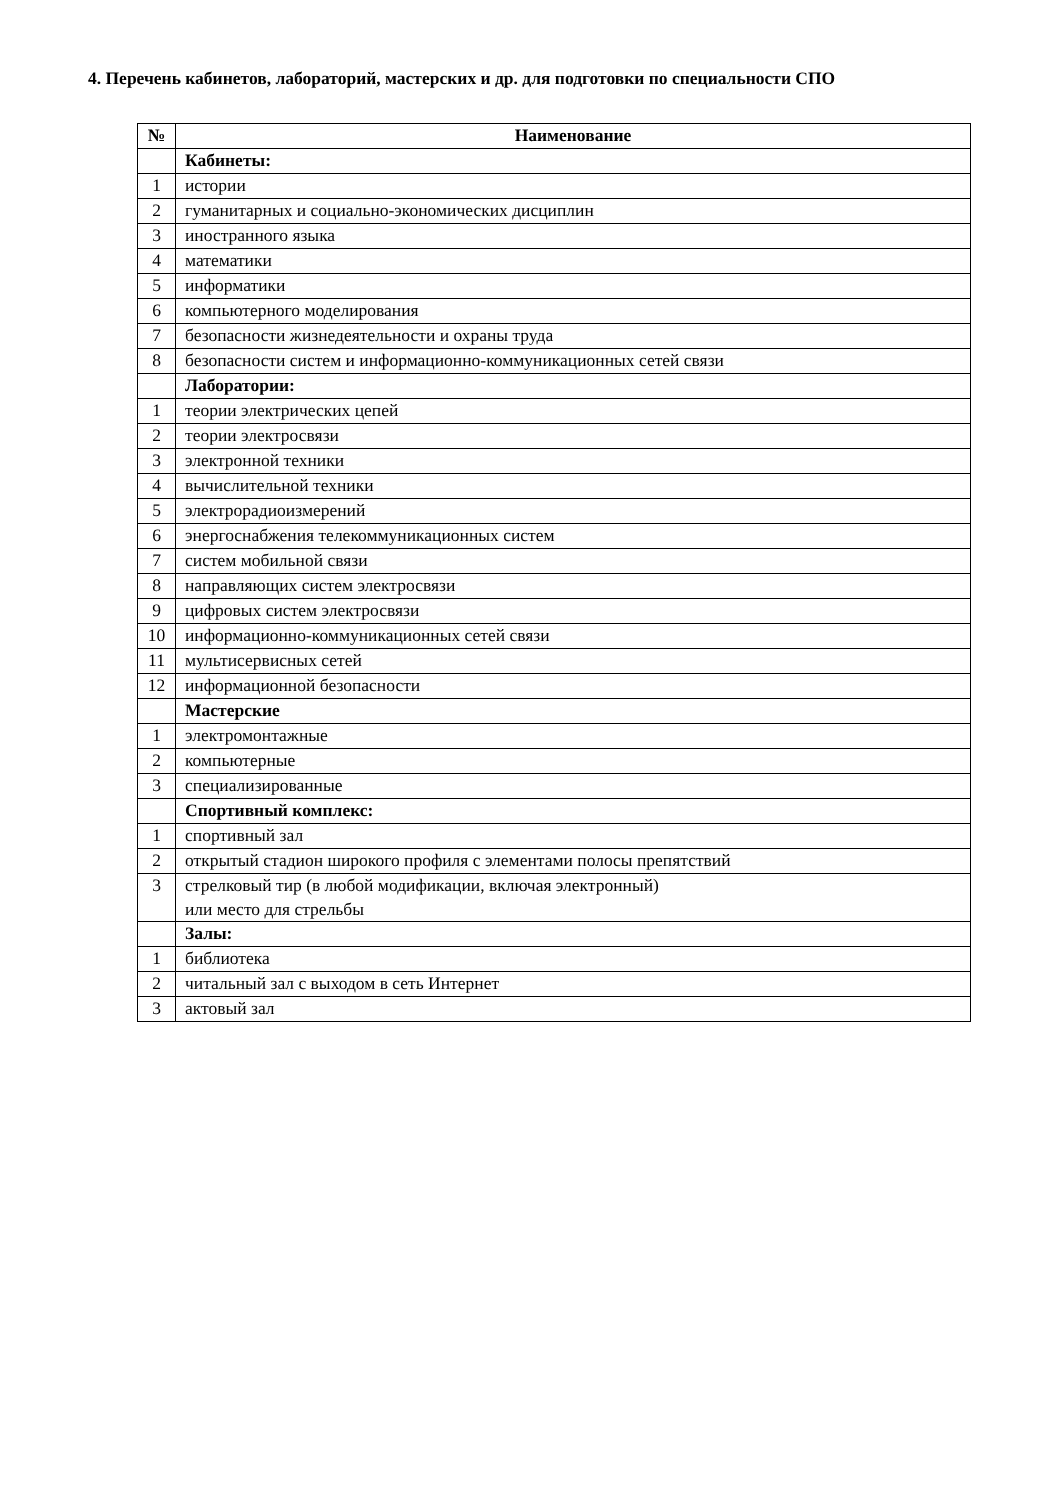4. Перечень кабинетов, лабораторий, мастерских и др. для подготовки по специальности СПО
| № | Наименование |
| --- | --- |
| | Кабинеты: |
| 1 | истории |
| 2 | гуманитарных и социально-экономических дисциплин |
| 3 | иностранного языка |
| 4 | математики |
| 5 | информатики |
| 6 | компьютерного моделирования |
| 7 | безопасности жизнедеятельности и охраны труда |
| 8 | безопасности систем и информационно-коммуникационных сетей связи |
| | Лаборатории: |
| 1 | теории электрических цепей |
| 2 | теории электросвязи |
| 3 | электронной техники |
| 4 | вычислительной техники |
| 5 | электрорадиоизмерений |
| 6 | энергоснабжения телекоммуникационных систем |
| 7 | систем мобильной связи |
| 8 | направляющих систем электросвязи |
| 9 | цифровых систем электросвязи |
| 10 | информационно-коммуникационных сетей связи |
| 11 | мультисервисных сетей |
| 12 | информационной безопасности |
| | Мастерские |
| 1 | электромонтажные |
| 2 | компьютерные |
| 3 | специализированные |
| | Спортивный комплекс: |
| 1 | спортивный зал |
| 2 | открытый стадион широкого профиля с элементами полосы препятствий |
| 3 | стрелковый тир (в любой модификации, включая электронный) или место для стрельбы |
| | Залы: |
| 1 | библиотека |
| 2 | читальный зал с выходом в сеть Интернет |
| 3 | актовый зал |